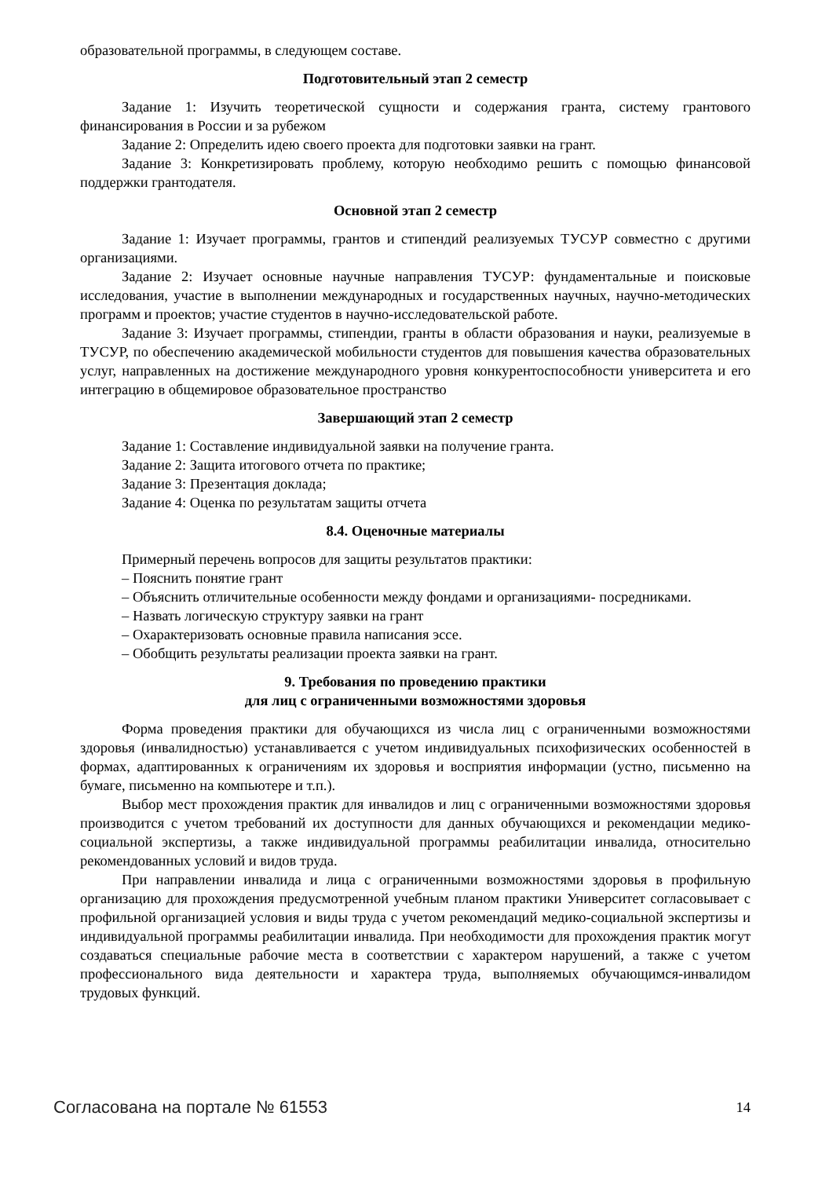образовательной программы, в следующем составе.
Подготовительный этап 2 семестр
Задание 1: Изучить теоретической сущности и содержания гранта, систему грантового финансирования в России и за рубежом
Задание 2: Определить идею своего проекта для подготовки заявки на грант.
Задание 3: Конкретизировать проблему, которую необходимо решить с помощью финансовой поддержки грантодателя.
Основной этап 2 семестр
Задание 1: Изучает программы, грантов и стипендий реализуемых ТУСУР совместно с другими организациями.
Задание 2: Изучает основные научные направления ТУСУР: фундаментальные и поисковые исследования, участие в выполнении международных и государственных научных, научно-методических программ и проектов; участие студентов в научно-исследовательской работе.
Задание 3: Изучает программы, стипендии, гранты в области образования и науки, реализуемые в ТУСУР, по обеспечению академической мобильности студентов для повышения качества образовательных услуг, направленных на достижение международного уровня конкурентоспособности университета и его интеграцию в общемировое образовательное пространство
Завершающий этап 2 семестр
Задание 1: Составление индивидуальной заявки на получение гранта.
Задание 2: Защита итогового отчета по практике;
Задание 3: Презентация доклада;
Задание 4: Оценка по результатам защиты отчета
8.4. Оценочные материалы
Примерный перечень вопросов для защиты результатов практики:
– Пояснить понятие грант
– Объяснить отличительные особенности между фондами и организациями- посредниками.
– Назвать логическую структуру заявки на грант
– Охарактеризовать основные правила написания эссе.
– Обобщить результаты реализации проекта заявки на грант.
9. Требования по проведению практики
для лиц с ограниченными возможностями здоровья
Форма проведения практики для обучающихся из числа лиц с ограниченными возможностями здоровья (инвалидностью) устанавливается с учетом индивидуальных психофизических особенностей в формах, адаптированных к ограничениям их здоровья и восприятия информации (устно, письменно на бумаге, письменно на компьютере и т.п.).
Выбор мест прохождения практик для инвалидов и лиц с ограниченными возможностями здоровья производится с учетом требований их доступности для данных обучающихся и рекомендации медико-социальной экспертизы, а также индивидуальной программы реабилитации инвалида, относительно рекомендованных условий и видов труда.
При направлении инвалида и лица с ограниченными возможностями здоровья в профильную организацию для прохождения предусмотренной учебным планом практики Университет согласовывает с профильной организацией условия и виды труда с учетом рекомендаций медико-социальной экспертизы и индивидуальной программы реабилитации инвалида. При необходимости для прохождения практик могут создаваться специальные рабочие места в соответствии с характером нарушений, а также с учетом профессионального вида деятельности и характера труда, выполняемых обучающимся-инвалидом трудовых функций.
Согласована на портале № 61553 14